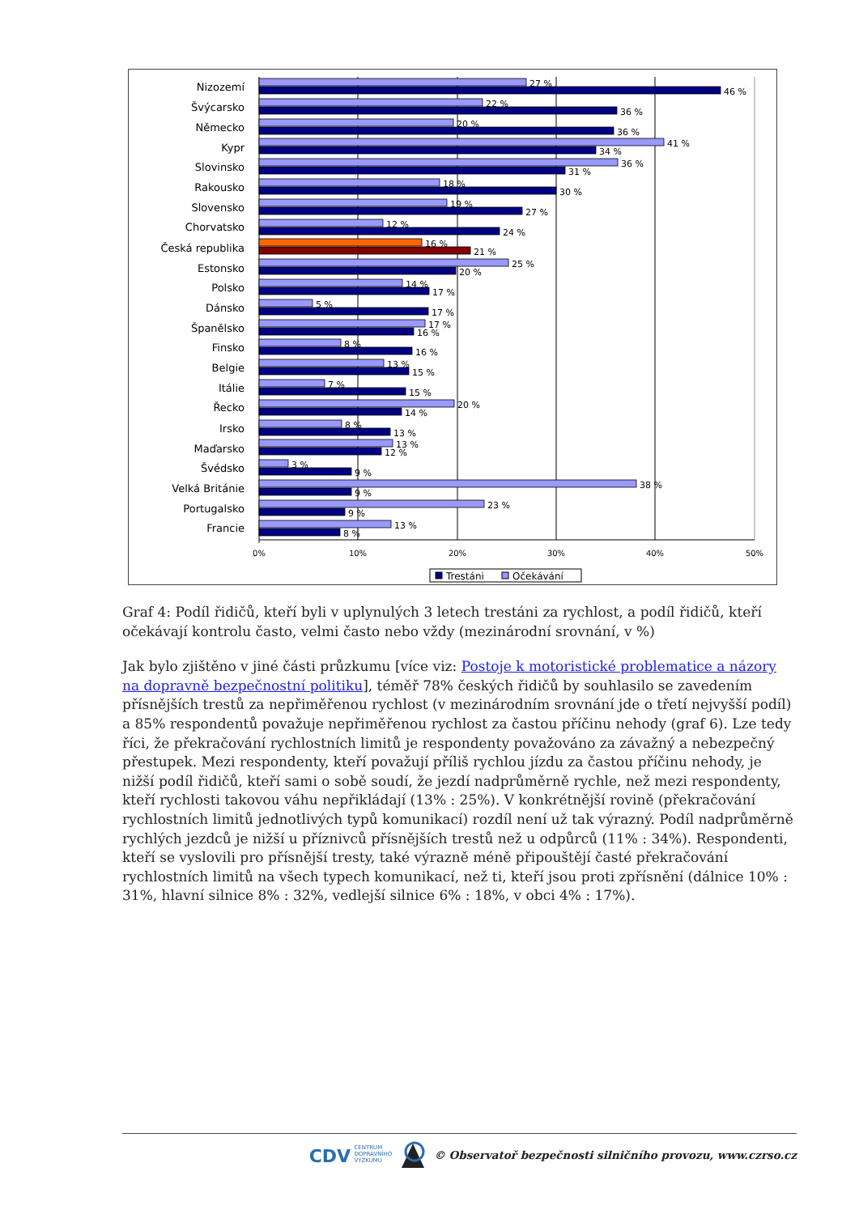Nizozemí
Švýcarsko
Německo
Kypr
Slovinsko
Rakousko
Slovensko
Chorvatsko
Česká republika
Estonsko
Polsko
Dánsko
Španělsko
Finsko
Belgie
Itálie
Řecko
Irsko
Maďarsko
Švédsko
Velká Británie
Portugalsko
Francie
27 %
46 %
22 %
36 %
20 %
36 %
41 %
34 %
36 %
31 %
18 %
30 %
19 %
27 %
12 %
24 %
16 %
21 %
25 %
20 %
14 %
17 %
5 %
17 %
17 %
16 %
8 %
16 %
13 %
15 %
7 %
15 %
20 %
14 %
8 %
13 %
13 %
12 %
3 %
9 %
38 %
9 %
23 %
9 %
13 %
8 %
0%
10%
20%
30%
40%
50%
Trestáni
Očekávání
Graf 4: Podíl řidičů, kteří byli v uplynulých 3 letech trestáni za rychlost, a podíl řidičů, kteří očekávají kontrolu často, velmi často nebo vždy (mezinárodní srovnání, v %)
Jak bylo zjištěno v jiné části průzkumu [více viz: Postoje k motoristické problematice a názory na dopravně bezpečnostní politiku], téměř 78% českých řidičů by souhlasilo se zavedením přísnějších trestů za nepřiměřenou rychlost (v mezinárodním srovnání jde o třetí nejvyšší podíl) a 85% respondentů považuje nepřiměřenou rychlost za častou příčinu nehody (graf 6). Lze tedy říci, že překračování rychlostních limitů je respondenty považováno za závažný a nebezpečný přestupek. Mezi respondenty, kteří považují příliš rychlou jízdu za častou příčinu nehody, je nižší podíl řidičů, kteří sami o sobě soudí, že jezdí nadprůměrně rychle, než mezi respondenty, kteří rychlosti takovou váhu nepřikládají (13% : 25%). V konkrétnější rovině (překračování rychlostních limitů jednotlivých typů komunikací) rozdíl není už tak výrazný. Podíl nadprůměrně rychlých jezdců je nižší u příznivců přísnějších trestů než u odpůrců (11% : 34%). Respondenti, kteří se vyslovili pro přísnější tresty, také výrazně méně připouštějí časté překračování rychlostních limitů na všech typech komunikací, než ti, kteří jsou proti zpřísnění (dálnice 10% : 31%, hlavní silnice 8% : 32%, vedlejší silnice 6% : 18%, v obci 4% : 17%).
CDV CENTRUM
DOPRAVNÍHO
VÝZKUMU © Observatoř bezpečnosti silničního provozu, www.czrso.cz